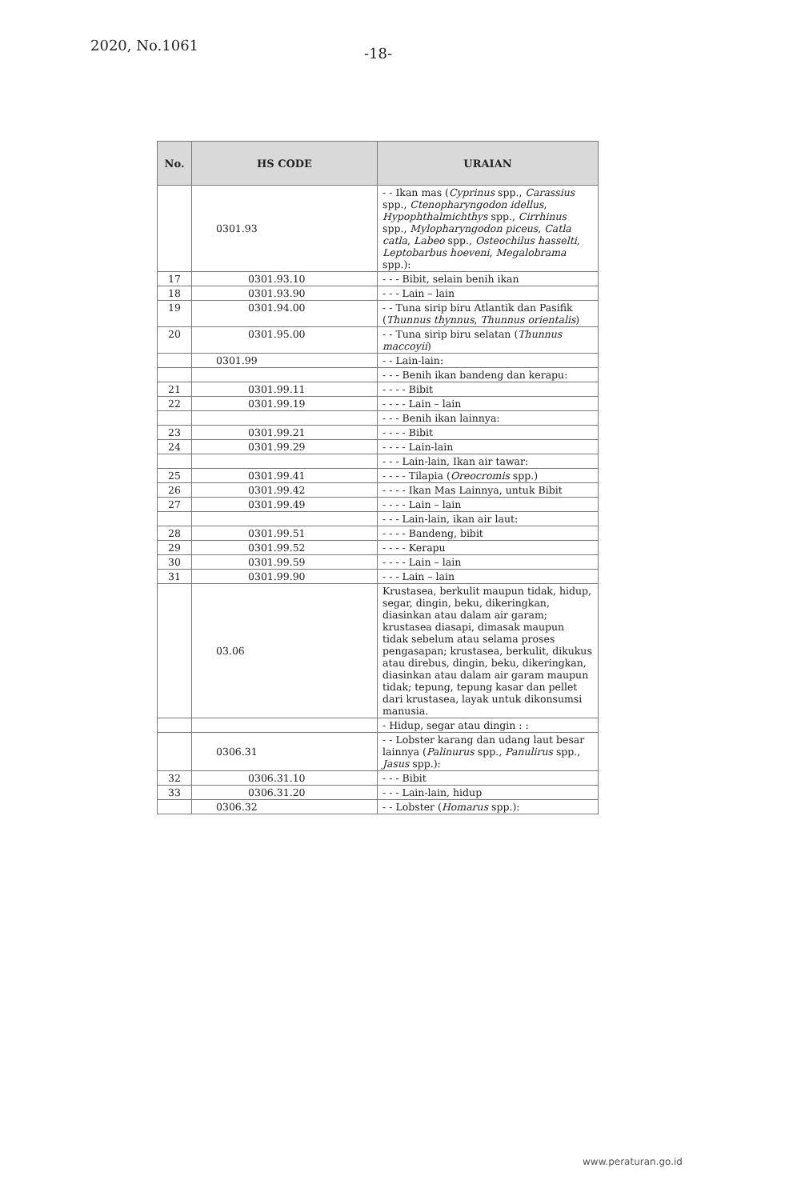2020, No.1061 -18-
| No. | HS CODE | URAIAN |
| --- | --- | --- |
| | 0301.93 | - - Ikan mas ( Cyprinus spp., Carassius spp., Ctenopharyngodon idellus , Hypophthalmichthys spp., Cirrhinus spp., Mylopharyngodon piceus , Catla catla , Labeo spp., Osteochilus hasselti , Leptobarbus hoeveni , Megalobrama spp.): |
| 17 | 0301.93.10 | - - - Bibit, selain benih ikan |
| 18 | 0301.93.90 | - - - Lain – lain |
| 19 | 0301.94.00 | - - Tuna sirip biru Atlantik dan Pasifik ( Thunnus thynnus , Thunnus orientalis ) |
| 20 | 0301.95.00 | - - Tuna sirip biru selatan ( Thunnus maccoyii ) |
| | 0301.99 | - - Lain-lain: |
| | | - - - Benih ikan bandeng dan kerapu: |
| 21 | 0301.99.11 | - - - - Bibit |
| 22 | 0301.99.19 | - - - - Lain – lain |
| | | - - - Benih ikan lainnya: |
| 23 | 0301.99.21 | - - - - Bibit |
| 24 | 0301.99.29 | - - - - Lain-lain |
| | | - - - Lain-lain, Ikan air tawar: |
| 25 | 0301.99.41 | - - - - Tilapia ( Oreocromis spp.) |
| 26 | 0301.99.42 | - - - - Ikan Mas Lainnya, untuk Bibit |
| 27 | 0301.99.49 | - - - - Lain – lain |
| | | - - - Lain-lain, ikan air laut: |
| 28 | 0301.99.51 | - - - - Bandeng, bibit |
| 29 | 0301.99.52 | - - - - Kerapu |
| 30 | 0301.99.59 | - - - - Lain – lain |
| 31 | 0301.99.90 | - - - Lain – lain |
| | 03.06 | Krustasea, berkulit maupun tidak, hidup, segar, dingin, beku, dikeringkan, diasinkan atau dalam air garam; krustasea diasapi, dimasak maupun tidak sebelum atau selama proses pengasapan; krustasea, berkulit, dikukus atau direbus, dingin, beku, dikeringkan, diasinkan atau dalam air garam maupun tidak; tepung, tepung kasar dan pellet dari krustasea, layak untuk dikonsumsi manusia. |
| | | - Hidup, segar atau dingin : : |
| | 0306.31 | - - Lobster karang dan udang laut besar lainnya ( Palinurus spp., Panulirus spp., Jasus spp.): |
| 32 | 0306.31.10 | - - - Bibit |
| 33 | 0306.31.20 | - - - Lain-lain, hidup |
| | 0306.32 | - - Lobster ( Homarus spp.): |
www.peraturan.go.id